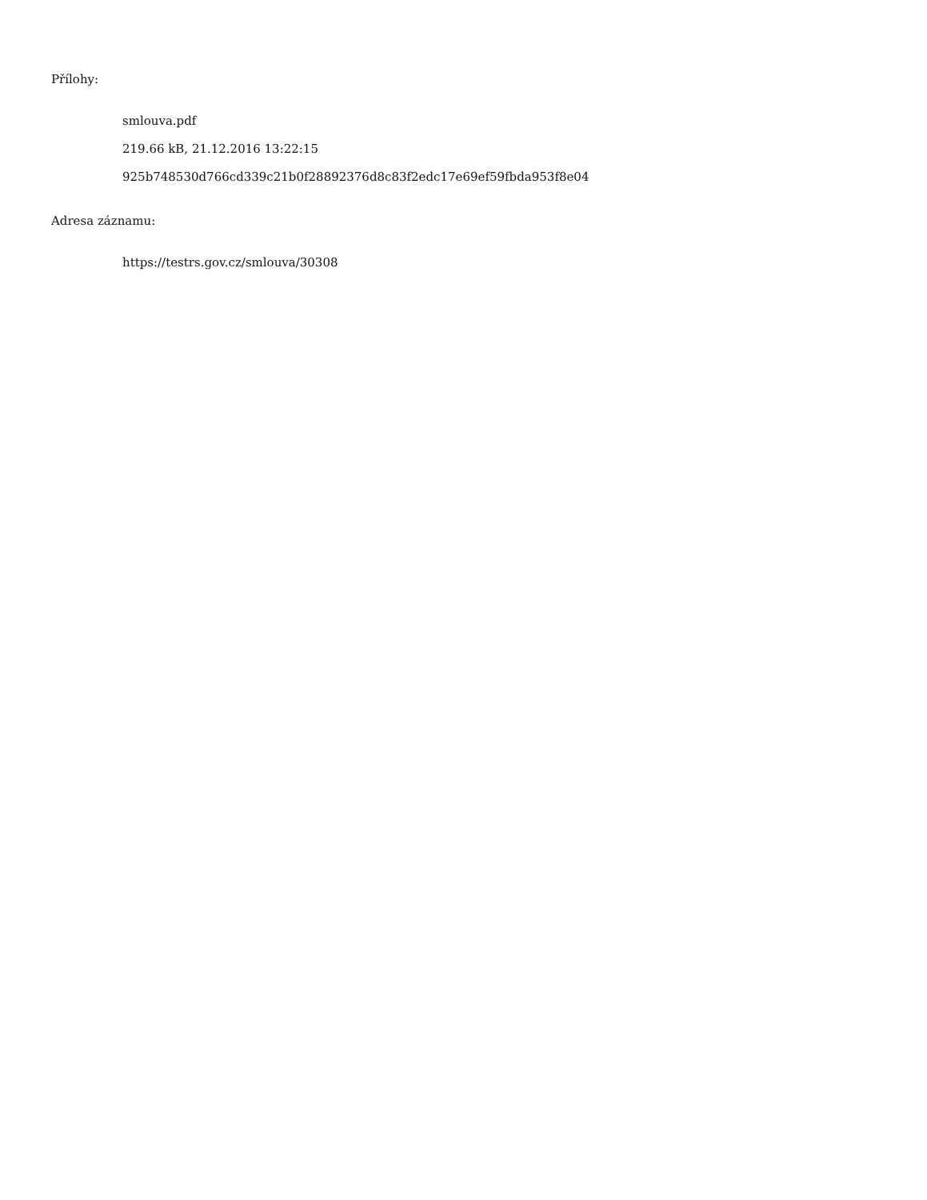Přílohy:
smlouva.pdf
219.66 kB, 21.12.2016 13:22:15
925b748530d766cd339c21b0f28892376d8c83f2edc17e69ef59fbda953f8e04
Adresa záznamu:
https://testrs.gov.cz/smlouva/30308